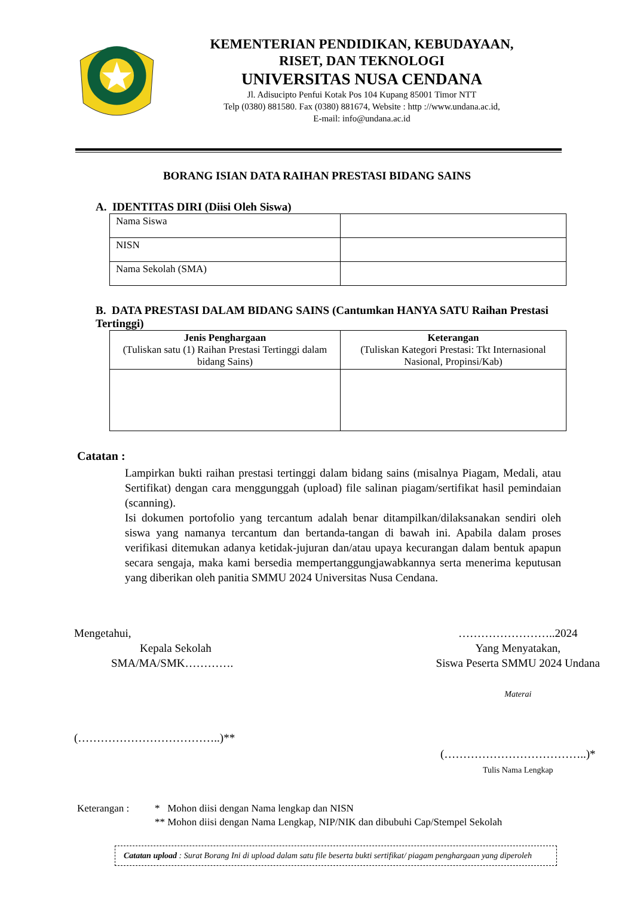KEMENTERIAN PENDIDIKAN, KEBUDAYAAN,
RISET, DAN TEKNOLOGI
UNIVERSITAS NUSA CENDANA
Jl. Adisucipto Penfui Kotak Pos 104 Kupang 85001 Timor NTT
Telp (0380) 881580. Fax (0380) 881674, Website : http ://www.undana.ac.id,
E-mail: info@undana.ac.id
BORANG ISIAN DATA RAIHAN PRESTASI BIDANG SAINS
A. IDENTITAS DIRI (Diisi Oleh Siswa)
| Nama Siswa | |
| NISN | |
| Nama Sekolah (SMA) | |
B. DATA PRESTASI DALAM BIDANG SAINS (Cantumkan HANYA SATU Raihan Prestasi Tertinggi)
| Jenis Penghargaan (Tuliskan satu (1) Raihan Prestasi Tertinggi dalam bidang Sains) | Keterangan (Tuliskan Kategori Prestasi: Tkt Internasional Nasional, Propinsi/Kab) |
| --- | --- |
Catatan :
Lampirkan bukti raihan prestasi tertinggi dalam bidang sains (misalnya Piagam, Medali, atau Sertifikat) dengan cara menggunggah (upload) file salinan piagam/sertifikat hasil pemindaian (scanning).
Isi dokumen portofolio yang tercantum adalah benar ditampilkan/dilaksanakan sendiri oleh siswa yang namanya tercantum dan bertanda-tangan di bawah ini. Apabila dalam proses verifikasi ditemukan adanya ketidak-jujuran dan/atau upaya kecurangan dalam bentuk apapun secara sengaja, maka kami bersedia mempertanggungjawabkannya serta menerima keputusan yang diberikan oleh panitia SMMU 2024 Universitas Nusa Cendana.
Mengetahui,
Kepala Sekolah
SMA/MA/SMK………….
(………………………………..)**
……………………..2024
Yang Menyatakan,
Siswa Peserta SMMU 2024 Undana
Materai
(………………………………..)*
Tulis Nama Lengkap
Keterangan : * Mohon diisi dengan Nama lengkap dan NISN
** Mohon diisi dengan Nama Lengkap, NIP/NIK dan dibubuhi Cap/Stempel Sekolah
Catatan upload : Surat Borang Ini di upload dalam satu file beserta bukti sertifikat/ piagam penghargaan yang diperoleh